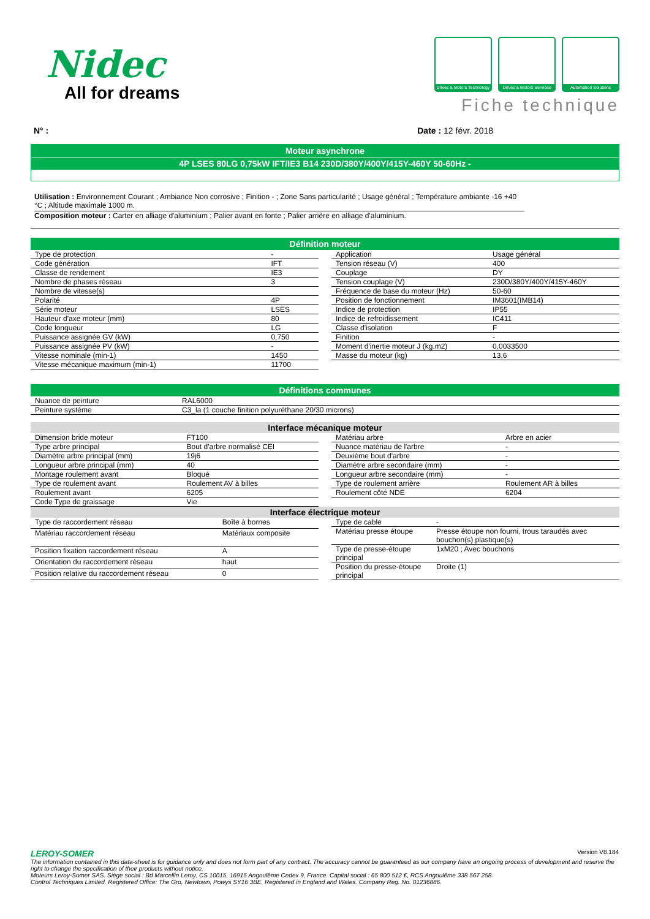Nidec
All for dreams
Drives & Motors Technology
Drives & Motors Services
Automation Solutions
Fiche technique
N° : Date : 12 févr. 2018
Moteur asynchrone
4P LSES 80LG 0,75kW IFT/IE3 B14 230D/380Y/400Y/415Y-460Y 50-60Hz -
Utilisation : Environnement Courant ; Ambiance Non corrosive ; Finition - ; Zone Sans particularité ; Usage général ; Température ambiante -16 +40 °C ; Altitude maximale 1000 m.
Composition moteur : Carter en alliage d'aluminium ; Palier avant en fonte ; Palier arrière en alliage d'aluminium.
Définition moteur
| Type de protection | - |
| Code génération | IFT |
| Classe de rendement | IE3 |
| Nombre de phases réseau | 3 |
| Nombre de vitesse(s) | |
| Polarité | 4P |
| Série moteur | LSES |
| Hauteur d'axe moteur (mm) | 80 |
| Code longueur | LG |
| Puissance assignée GV (kW) | 0,750 |
| Puissance assignée PV (kW) | - |
| Vitesse nominale (min-1) | 1450 |
| Vitesse mécanique maximum (min-1) | 11700 |
| Application | Usage général |
| Tension réseau (V) | 400 |
| Couplage | DY |
| Tension couplage (V) | 230D/380Y/400Y/415Y-460Y |
| Fréquence de base du moteur (Hz) | 50-60 |
| Position de fonctionnement | IM3601(IMB14) |
| Indice de protection | IP55 |
| Indice de refroidissement | IC411 |
| Classe d'isolation | F |
| Finition | - |
| Moment d'inertie moteur J (kg.m2) | 0,0033500 |
| Masse du moteur (kg) | 13,6 |
Définitions communes
| Nuance de peinture | RAL6000 |
| Peinture système | C3_la (1 couche finition polyuréthane 20/30 microns) |
Interface mécanique moteur
| Dimension bride moteur | FT100 |
| Type arbre principal | Bout d'arbre normalisé CEI |
| Diamètre arbre principal (mm) | 19j6 |
| Longueur arbre principal (mm) | 40 |
| Montage roulement avant | Bloqué |
| Type de roulement avant | Roulement AV à billes |
| Roulement avant | 6205 |
| Code Type de graissage | Vie |
| Matériau arbre | Arbre en acier |
| Nuance matériau de l'arbre | - |
| Deuxième bout d'arbre | - |
| Diamètre arbre secondaire (mm) | - |
| Longueur arbre secondaire (mm) | - |
| Type de roulement arrière | Roulement AR à billes |
| Roulement côté NDE | 6204 |
Interface électrique moteur
| Type de raccordement réseau | Boîte à bornes |
| Matériau raccordement réseau | Matériaux composite |
| Position fixation raccordement réseau | A |
| Orientation du raccordement réseau | haut |
| Position relative du raccordement réseau | 0 |
| Type de cable | - |
| Matériau presse étoupe | Presse étoupe non fourni, trous taraudés avec bouchon(s) plastique(s) |
| Type de presse-étoupe principal | 1xM20 ; Avec bouchons |
| Position du presse-étoupe principal | Droite (1) |
LEROY-SOMER Version V8.184
The information contained in this data-sheet is for guidance only and does not form part of any contract. The accuracy cannot be guaranteed as our company have an ongoing process of development and reserve the right to change the specification of their products without notice.
Moteurs Leroy-Somer SAS. Siège social : Bd Marcellin Leroy, CS 10015, 16915 Angoulême Cedex 9, France. Capital social : 65 800 512 €, RCS Angoulême 338 567 258.
Control Techniques Limited. Registered Office: The Gro, Newtown, Powys SY16 3BE. Registered in England and Wales. Company Reg. No. 01236886.